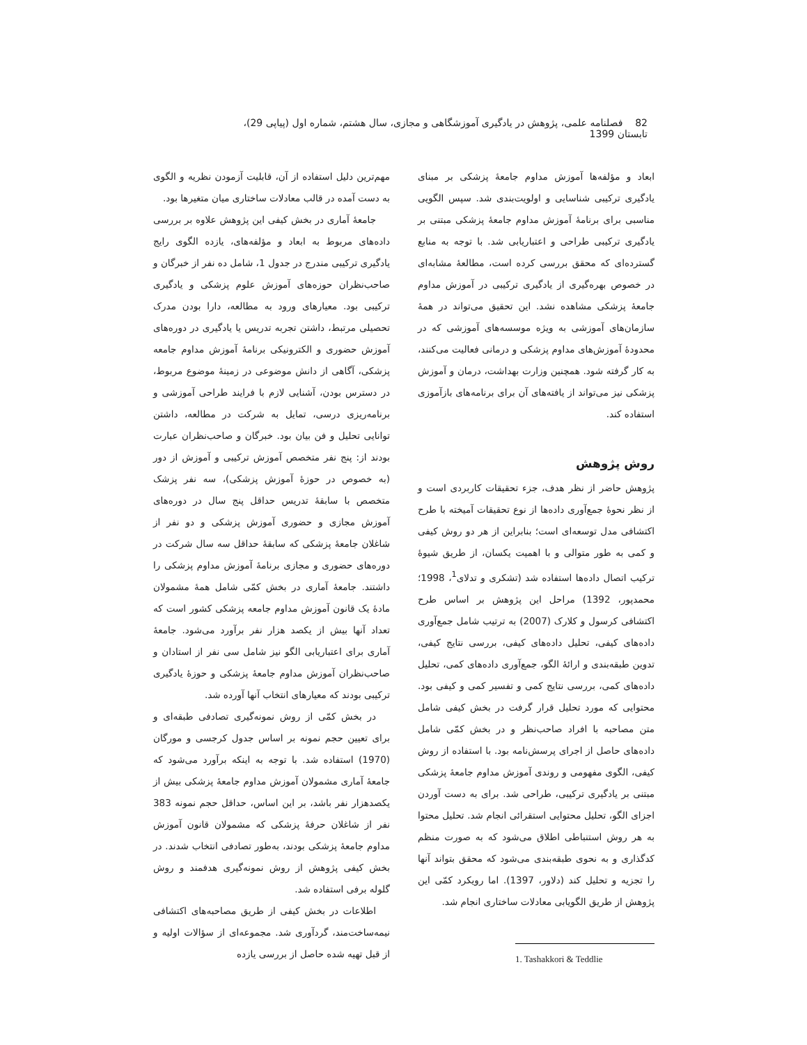82 فصلنامه علمی، پژوهش در یادگیری آموزشگاهی و مجازی، سال هشتم، شماره اول (پیاپی 29)، تابستان 1399
ابعاد و مؤلفه‌ها آموزش مداوم جامعۀ پزشکی بر مبنای یادگیری ترکیبی شناسایی و اولویت‌بندی شد. سپس الگویی مناسبی برای برنامۀ آموزش مداوم جامعۀ پزشکی مبتنی بر یادگیری ترکیبی طراحی و اعتباریابی شد. با توجه به منابع گسترده‌ای که محقق بررسی کرده است، مطالعۀ مشابه‌ای در خصوص بهره‌گیری از یادگیری ترکیبی در آموزش مداوم جامعۀ پزشکی مشاهده نشد. این تحقیق می‌تواند در همۀ سازمان‌های آموزشی به ویژه موسسه‌های آموزشی که در محدودۀ آموزش‌های مداوم پزشکی و درمانی فعالیت می‌کنند، به کار گرفته شود. همچنین وزارت بهداشت، درمان و آموزش پزشکی نیز می‌تواند از یافته‌های آن برای برنامه‌های بازآموزی استفاده کند.
روش پژوهش
پژوهش حاضر از نظر هدف، جزء تحقیقات کاربردی است و از نظر نحوۀ جمع‌آوری داده‌ها از نوع تحقیقات آمیخته با طرح اکتشافی مدل توسعه‌ای است؛ بنابراین از هر دو روش کیفی و کمی به طور متوالی و با اهمیت یکسان، از طریق شیوۀ ترکیب اتصال داده‌ها استفاده شد (تشکری و تدلای<sup>1</sup>، 1998؛ محمدپور، 1392) مراحل این پژوهش بر اساس طرح اکتشافی کرسول و کلارک (2007) به ترتیب شامل جمع‌آوری داده‌های کیفی، تحلیل داده‌های کیفی، بررسی نتایج کیفی، تدوین طبقه‌بندی و ارائۀ الگو، جمع‌آوری داده‌های کمی، تحلیل داده‌های کمی، بررسی نتایج کمی و تفسیر کمی و کیفی بود. محتوایی که مورد تحلیل قرار گرفت در بخش کیفی شامل متن مصاحبه با افراد صاحب‌نظر و در بخش کمّی شامل داده‌های حاصل از اجرای پرسش‌نامه بود. با استفاده از روش کیفی، الگوی مفهومی و روندی آموزش مداوم جامعۀ پزشکی مبتنی بر یادگیری ترکیبی، طراحی شد. برای به دست آوردن اجزای الگو، تحلیل محتوایی استقرائی انجام شد. تحلیل محتوا به هر روش استنباطی اطلاق می‌شود که به صورت منظم کدگذاری و به نحوی طبقه‌بندی می‌شود که محقق بتواند آنها را تجزیه و تحلیل کند (دلاور، 1397). اما رویکرد کمّی این پژوهش از طریق الگویابی معادلات ساختاری انجام شد.
1. Tashakkori & Teddlie
مهم‌ترین دلیل استفاده از آن، قابلیت آزمودن نظریه و الگوی به دست آمده در قالب معادلات ساختاری میان متغیرها بود.
جامعۀ آماری در بخش کیفی این پژوهش علاوه بر بررسی داده‌های مربوط به ابعاد و مؤلفه‌های، یازده الگوی رایج یادگیری ترکیبی مندرج در جدول 1، شامل ده نفر از خبرگان و صاحب‌نظران حوزه‌های آموزش علوم پزشکی و یادگیری ترکیبی بود. معیارهای ورود به مطالعه، دارا بودن مدرک تحصیلی مرتبط، داشتن تجربه تدریس یا یادگیری در دوره‌های آموزش حضوری و الکترونیکی برنامۀ آموزش مداوم جامعه پزشکی، آگاهی از دانش موضوعی در زمینۀ موضوع مربوط، در دسترس بودن، آشنایی لازم با فرایند طراحی آموزشی و برنامه‌ریزی درسی، تمایل به شرکت در مطالعه، داشتن توانایی تحلیل و فن بیان بود. خبرگان و صاحب‌نظران عبارت بودند از: پنج نفر متخصص آموزش ترکیبی و آموزش از دور (به خصوص در حوزۀ آموزش پزشکی)، سه نفر پزشک متخصص با سابقۀ تدریس حداقل پنج سال در دوره‌های آموزش مجازی و حضوری آموزش پزشکی و دو نفر از شاغلان جامعۀ پزشکی که سابقۀ حداقل سه سال شرکت در دوره‌های حضوری و مجازی برنامۀ آموزش مداوم پزشکی را داشتند. جامعۀ آماری در بخش کمّی شامل همۀ مشمولان مادۀ یک قانون آموزش مداوم جامعه پزشکی کشور است که تعداد آنها بیش از یکصد هزار نفر برآورد می‌شود. جامعۀ آماری برای اعتباریابی الگو نیز شامل سی نفر از استادان و صاحب‌نظران آموزش مداوم جامعۀ پزشکی و حوزۀ یادگیری ترکیبی بودند که معیارهای انتخاب آنها آورده شد.
در بخش کمّی از روش نمونه‌گیری تصادفی طبقه‌ای و برای تعیین حجم نمونه بر اساس جدول کرجسی و مورگان (1970) استفاده شد. با توجه به اینکه برآورد می‌شود که جامعۀ آماری مشمولان آموزش مداوم جامعۀ پزشکی بیش از یکصدهزار نفر باشد، بر این اساس، حداقل حجم نمونه 383 نفر از شاغلان حرفۀ پزشکی که مشمولان قانون آموزش مداوم جامعۀ پزشکی بودند، به‌طور تصادفی انتخاب شدند. در بخش کیفی پژوهش از روش نمونه‌گیری هدفمند و روش گلوله برفی استفاده شد.
اطلاعات در بخش کیفی از طریق مصاحبه‌های اکتشافی نیمه‌ساخت‌مند، گردآوری شد. مجموعه‌ای از سؤالات اولیه و از قبل تهیه شده حاصل از بررسی یازده